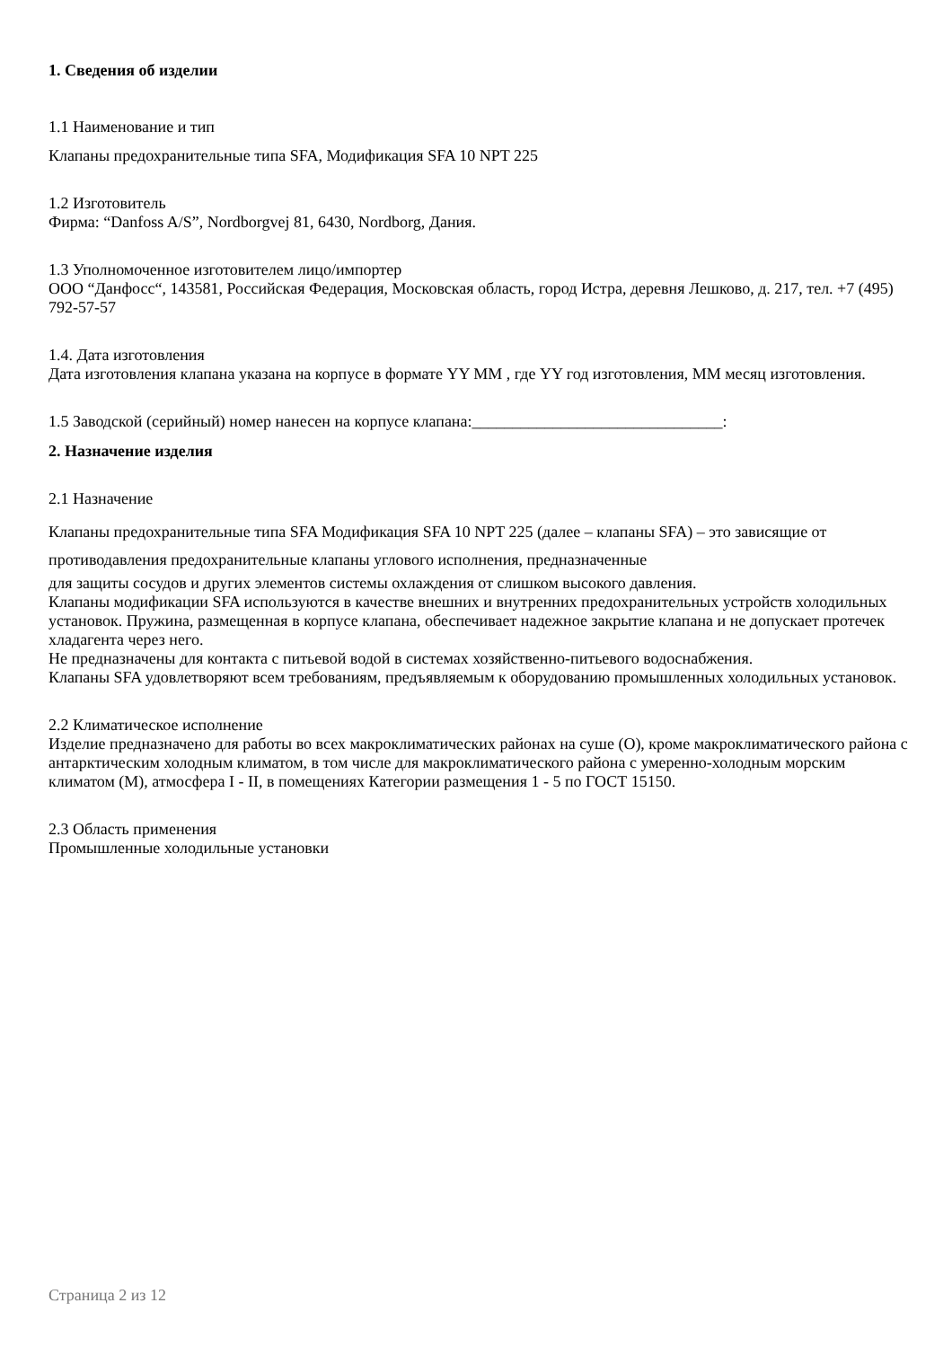1. Сведения об изделии
1.1 Наименование и тип
Клапаны предохранительные типа SFA, Модификация SFA 10 NPT 225
1.2 Изготовитель
Фирма: “Danfoss A/S”, Nordborgvej 81, 6430, Nordborg, Дания.
1.3 Уполномоченное изготовителем лицо/импортер
ООО “Данфосс“, 143581, Российская Федерация, Московская область, город Истра, деревня Лешково, д. 217, тел. +7 (495) 792-57-57
1.4. Дата изготовления
Дата изготовления клапана указана на корпусе в формате YY MM , где YY год изготовления, MM месяц изготовления.
1.5 Заводской (серийный) номер нанесен на корпусе клапана:_______________________________:
2. Назначение изделия
2.1 Назначение
Клапаны предохранительные типа SFA Модификация SFA 10 NPT 225 (далее – клапаны SFA) – это зависящие от противодавления предохранительные клапаны углового исполнения, предназначенные
для защиты сосудов и других элементов системы охлаждения от слишком высокого давления.
Клапаны модификации SFA используются в качестве внешних и внутренних предохранительных устройств холодильных установок. Пружина, размещенная в корпусе клапана, обеспечивает надежное закрытие клапана и не допускает протечек хладагента через него.
Не предназначены для контакта с питьевой водой в системах хозяйственно-питьевого водоснабжения.
Клапаны SFA удовлетворяют всем требованиям, предъявляемым к оборудованию промышленных холодильных установок.
2.2 Климатическое исполнение
Изделие предназначено для работы во всех макроклиматических районах на суше (О), кроме макроклиматического района с антарктическим холодным климатом, в том числе для макроклиматического района с умеренно-холодным морским климатом (М), атмосфера I - II, в помещениях Категории размещения 1 - 5 по ГОСТ 15150.
2.3 Область применения
Промышленные холодильные установки
Страница 2 из 12